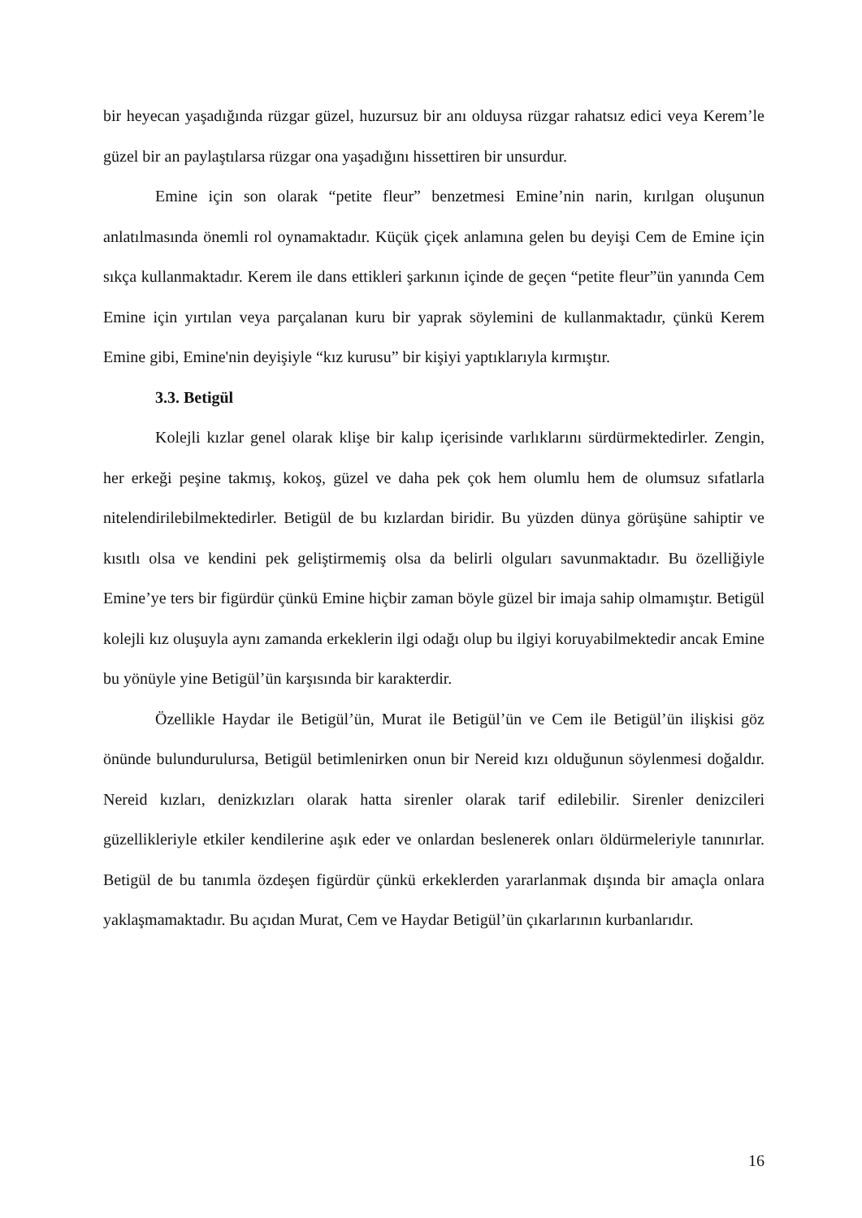bir heyecan yaşadığında rüzgar güzel, huzursuz bir anı olduysa rüzgar rahatsız edici veya Kerem’le güzel bir an paylaştılarsa rüzgar ona yaşadığını hissettiren bir unsurdur.
Emine için son olarak “petite fleur” benzetmesi Emine’nin narin, kırılgan oluşunun anlatılmasında önemli rol oynamaktadır. Küçük çiçek anlamına gelen bu deyişi Cem de Emine için sıkça kullanmaktadır. Kerem ile dans ettikleri şarkının içinde de geçen “petite fleur”ün yanında Cem Emine için yırtılan veya parçalanan kuru bir yaprak söylemini de kullanmaktadır, çünkü Kerem Emine gibi, Emine'nin deyişiyle “kız kurusu” bir kişiyi yaptıklarıyla kırmıştır.
3.3. Betigül
Kolejli kızlar genel olarak klişe bir kalıp içerisinde varlıklarını sürdürmektedirler. Zengin, her erkeği peşine takmış, kokoş, güzel ve daha pek çok hem olumlu hem de olumsuz sıfatlarla nitelendirilebilmektedirler. Betigül de bu kızlardan biridir. Bu yüzden dünya görüşüne sahiptir ve kısıtlı olsa ve kendini pek geliştirmemiş olsa da belirli olguları savunmaktadır. Bu özelliğiyle Emine’ye ters bir figürdür çünkü Emine hiçbir zaman böyle güzel bir imaja sahip olmamıştır. Betigül kolejli kız oluşuyla aynı zamanda erkeklerin ilgi odağı olup bu ilgiyi koruyabilmektedir ancak Emine bu yönüyle yine Betigül’ün karşısında bir karakterdir.
Özellikle Haydar ile Betigül’ün, Murat ile Betigül’ün ve Cem ile Betigül’ün ilişkisi göz önünde bulundurulursa, Betigül betimlenirken onun bir Nereid kızı olduğunun söylenmesi doğaldır. Nereid kızları, denizkızları olarak hatta sirenler olarak tarif edilebilir. Sirenler denizcileri güzellikleriyle etkiler kendilerine aşık eder ve onlardan beslenerek onları öldürmeleriyle tanınırlar. Betigül de bu tanımla özdeşen figürdür çünkü erkeklerden yararlanmak dışında bir amaçla onlara yaklaşmamaktadır. Bu açıdan Murat, Cem ve Haydar Betigül’ün çıkarlarının kurbanlarıdır.
16